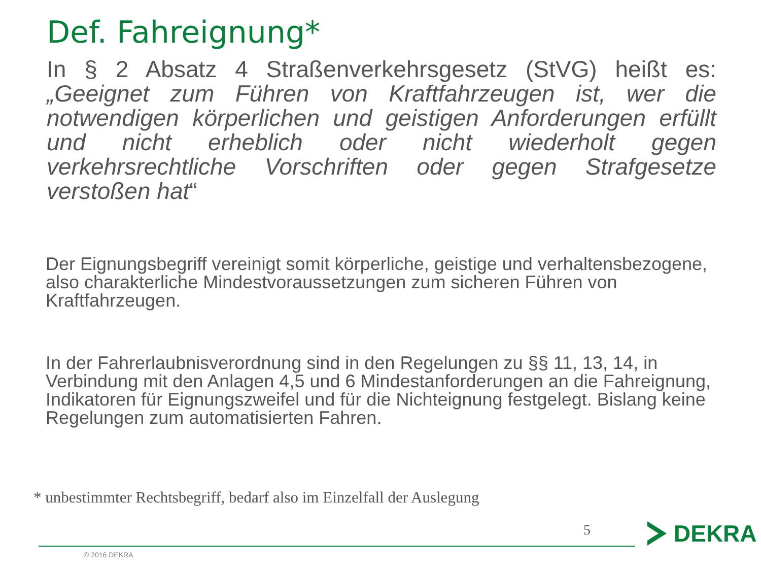Def. Fahreignung*
In § 2 Absatz 4 Straßenverkehrsgesetz (StVG) heißt es: „Geeignet zum Führen von Kraftfahrzeugen ist, wer die notwendigen körperlichen und geistigen Anforderungen erfüllt und nicht erheblich oder nicht wiederholt gegen verkehrsrechtliche Vorschriften oder gegen Strafgesetze verstoßen hat“
Der Eignungsbegriff vereinigt somit körperliche, geistige und verhaltensbezogene, also charakterliche Mindestvoraussetzungen zum sicheren Führen von Kraftfahrzeugen.
In der Fahrerlaubnisverordnung sind in den Regelungen zu §§ 11, 13, 14, in Verbindung mit den Anlagen 4,5 und 6 Mindestanforderungen an die Fahreignung, Indikatoren für Eignungszweifel und für die Nichteignung festgelegt. Bislang keine Regelungen zum automatisierten Fahren.
* unbestimmter Rechtsbegriff, bedarf also im Einzelfall der Auslegung
5
© 2016 DEKRA
DEKRA